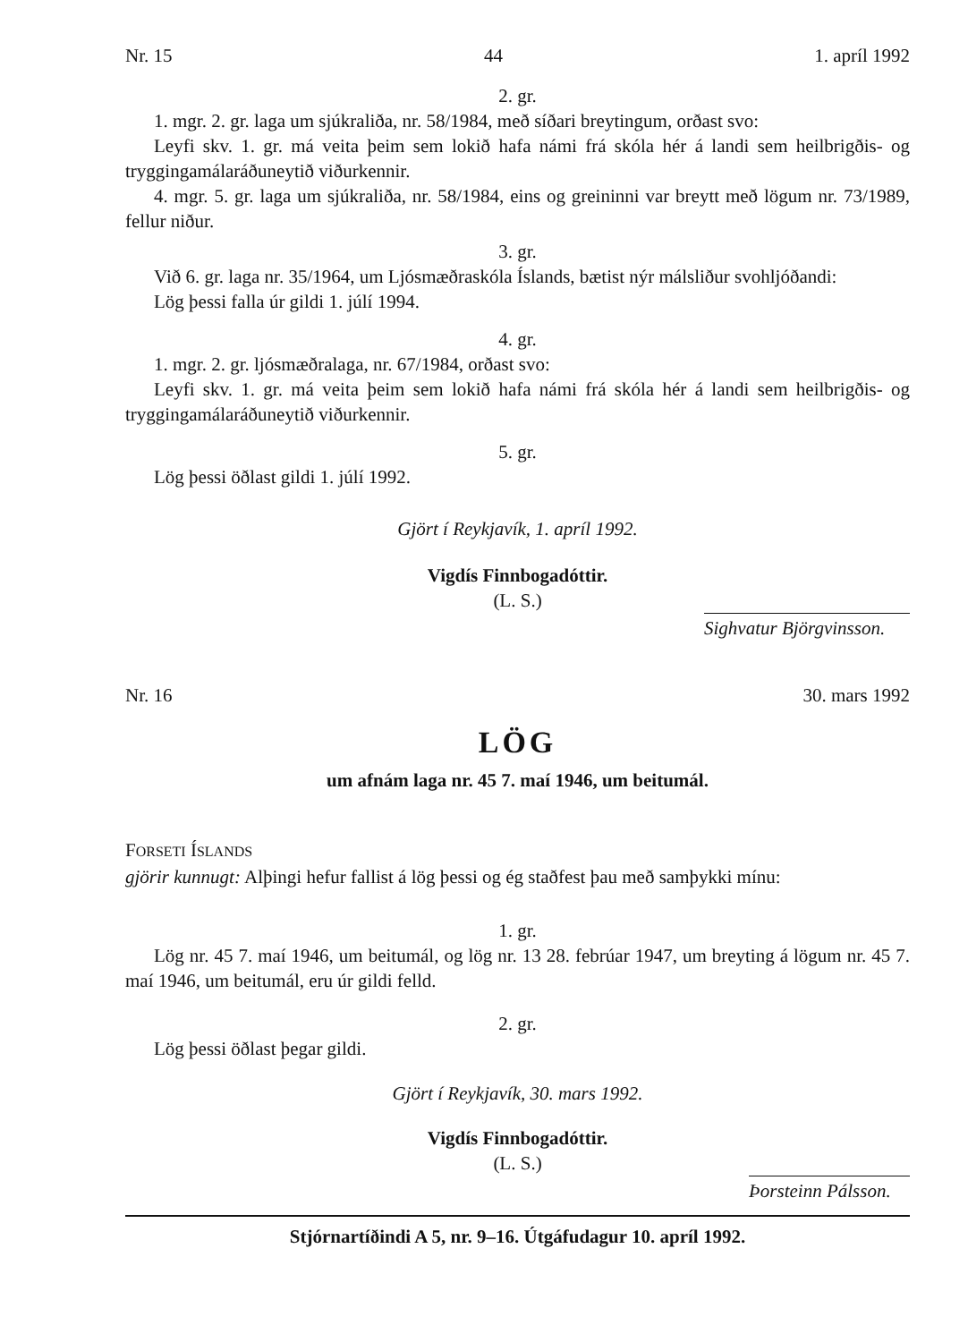Nr. 15 44 1. apríl 1992
2. gr.
1. mgr. 2. gr. laga um sjúkraliða, nr. 58/1984, með síðari breytingum, orðast svo:
Leyfi skv. 1. gr. má veita þeim sem lokið hafa námi frá skóla hér á landi sem heilbrigðis- og tryggingamálaráðuneytið viðurkennir.
4. mgr. 5. gr. laga um sjúkraliða, nr. 58/1984, eins og greininni var breytt með lögum nr. 73/1989, fellur niður.
3. gr.
Við 6. gr. laga nr. 35/1964, um Ljósmæðraskóla Íslands, bætist nýr málsliður svohljóðandi:
Lög þessi falla úr gildi 1. júlí 1994.
4. gr.
1. mgr. 2. gr. ljósmæðralaga, nr. 67/1984, orðast svo:
Leyfi skv. 1. gr. má veita þeim sem lokið hafa námi frá skóla hér á landi sem heilbrigðis- og tryggingamálaráðuneytið viðurkennir.
5. gr.
Lög þessi öðlast gildi 1. júlí 1992.
Gjört í Reykjavík, 1. apríl 1992.
Vigdís Finnbogadóttir.
(L. S.)
Sighvatur Björgvinsson.
Nr. 16 30. mars 1992
LÖG
um afnám laga nr. 45 7. maí 1946, um beitumál.
FORSETI ÍSLANDS
gjörir kunnugt: Alþingi hefur fallist á lög þessi og ég staðfest þau með samþykki mínu:
1. gr.
Lög nr. 45 7. maí 1946, um beitumál, og lög nr. 13 28. febrúar 1947, um breyting á lögum nr. 45 7. maí 1946, um beitumál, eru úr gildi felld.
2. gr.
Lög þessi öðlast þegar gildi.
Gjört í Reykjavík, 30. mars 1992.
Vigdís Finnbogadóttir.
(L. S.)
Þorsteinn Pálsson.
Stjórnartíðindi A 5, nr. 9–16. Útgáfudagur 10. apríl 1992.